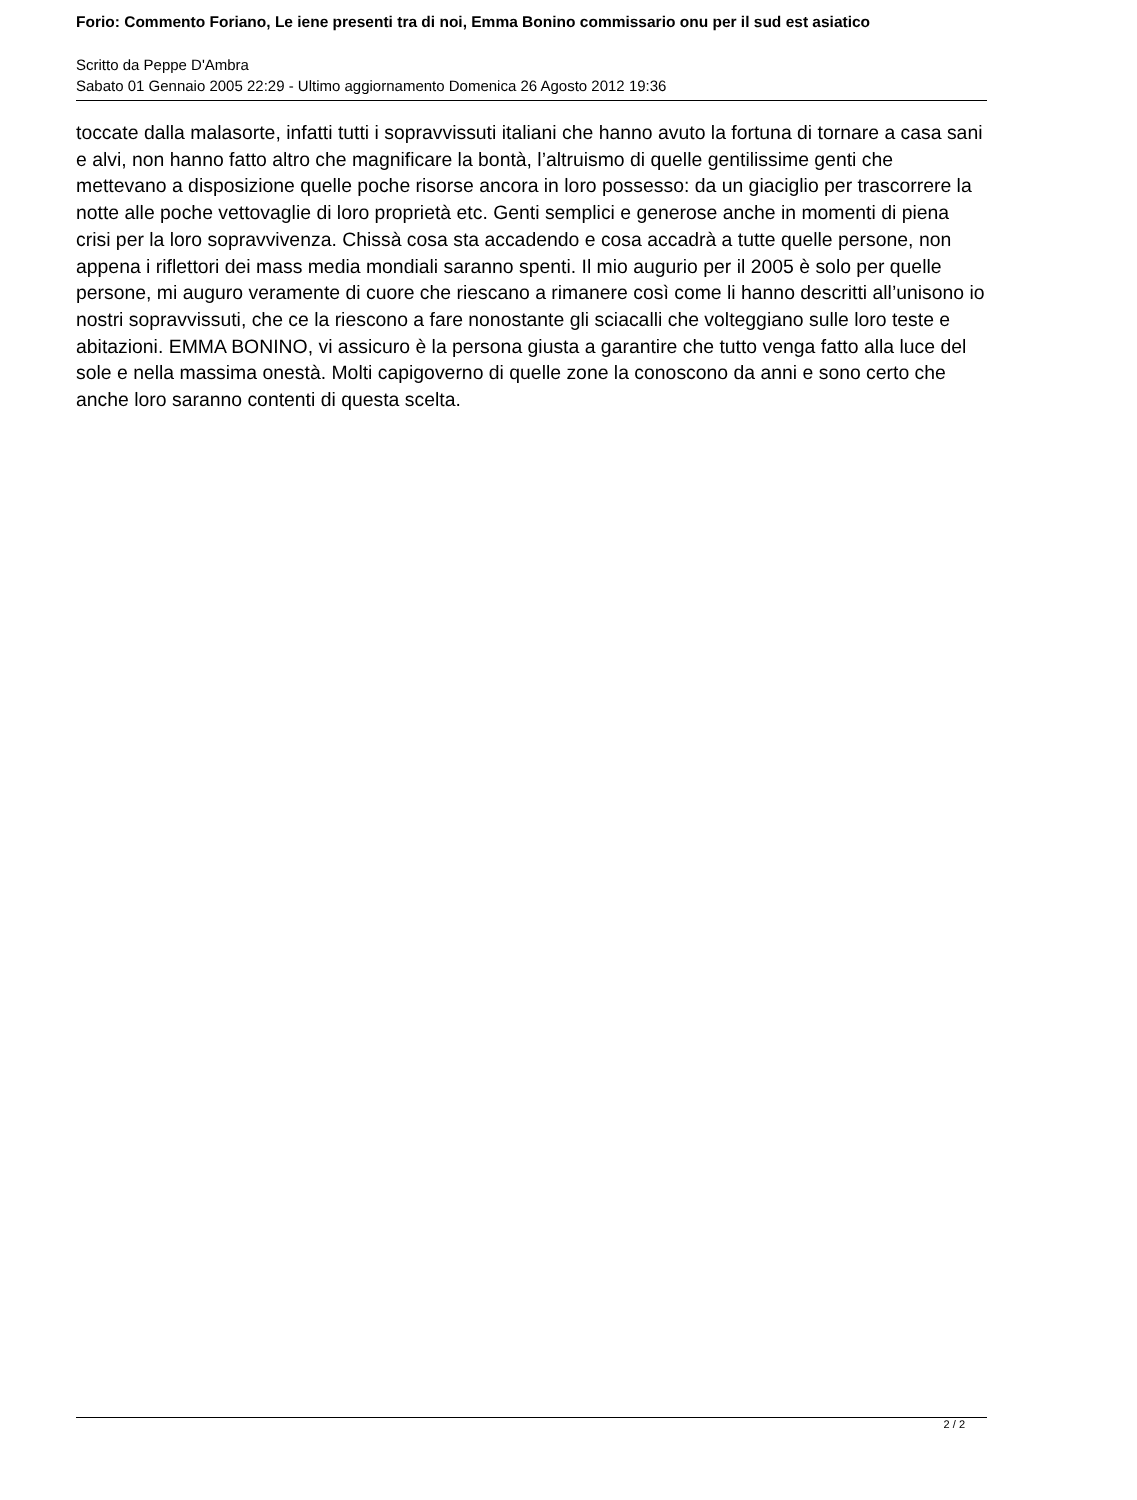Forio: Commento Foriano, Le iene presenti tra di noi, Emma Bonino commissario onu per il sud est asiatico
Scritto da Peppe D'Ambra
Sabato 01 Gennaio 2005 22:29 - Ultimo aggiornamento Domenica 26 Agosto 2012 19:36
toccate dalla malasorte, infatti tutti i sopravvissuti italiani che hanno avuto la fortuna di tornare a casa sani e alvi, non hanno fatto altro che magnificare la bontà, l’altruismo di quelle gentilissime genti che mettevano a disposizione quelle poche risorse ancora in loro possesso: da un giaciglio per trascorrere la notte alle poche vettovaglie di loro proprietà etc. Genti semplici e generose anche in momenti di piena crisi per la loro sopravvivenza. Chissà cosa sta accadendo e cosa accadrà a tutte quelle persone, non appena i riflettori dei mass media mondiali saranno spenti. Il mio augurio per il 2005 è solo per quelle persone, mi auguro veramente di cuore che riescano a rimanere così come li hanno descritti all’unisono io nostri sopravvissuti, che ce la riescono a fare nonostante gli sciacalli che volteggiano sulle loro teste e abitazioni. EMMA BONINO, vi assicuro è la persona giusta a garantire che tutto venga fatto alla luce del sole e nella massima onestà. Molti capigoverno di quelle zone la conoscono da anni e sono certo che anche loro saranno contenti di questa scelta.
2 / 2